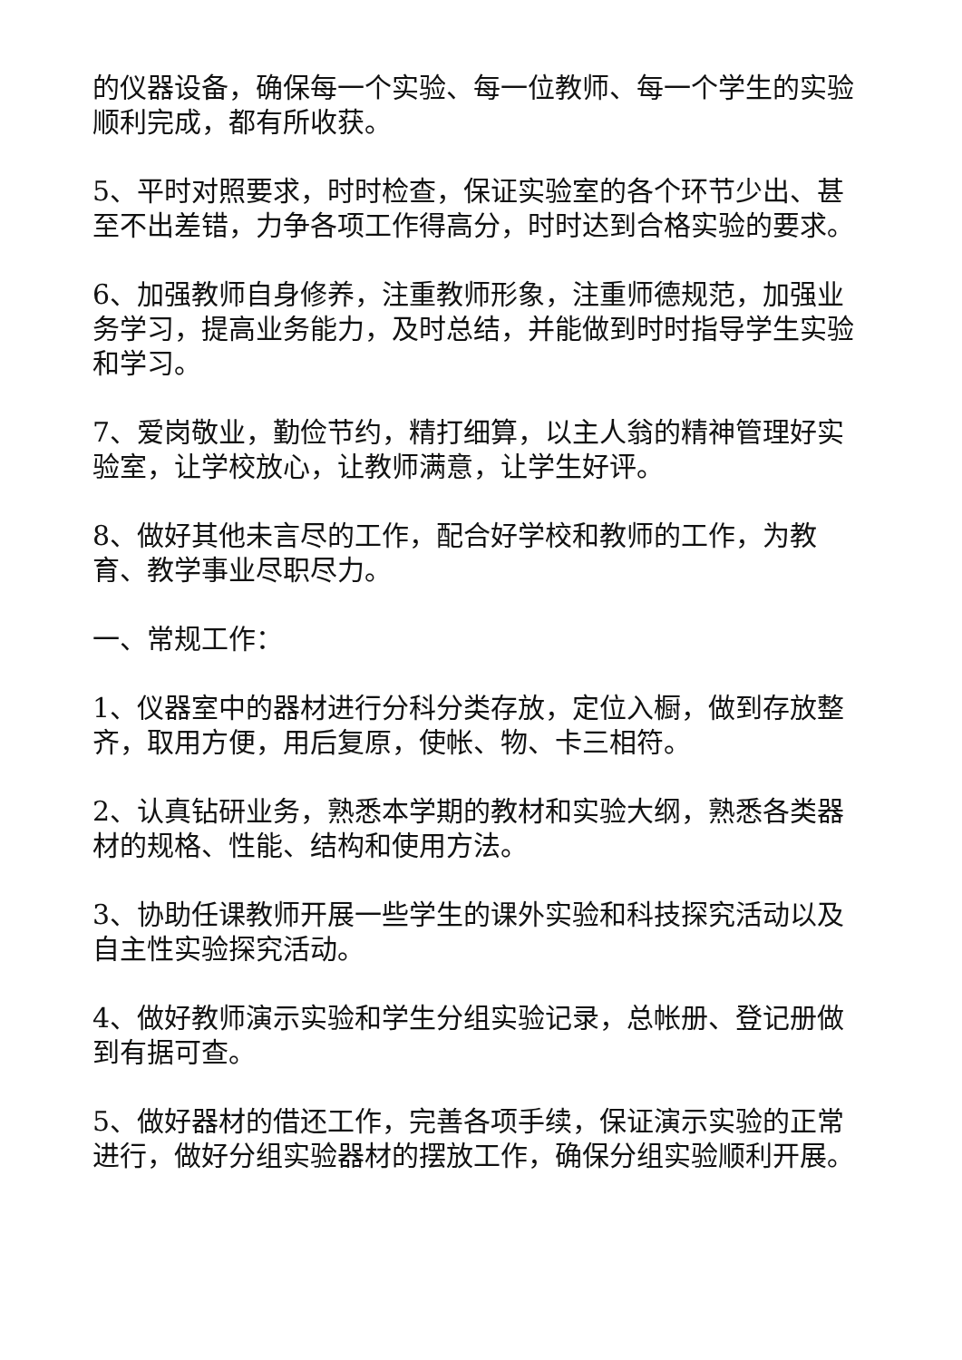的仪器设备，确保每一个实验、每一位教师、每一个学生的实验顺利完成，都有所收获。
5、平时对照要求，时时检查，保证实验室的各个环节少出、甚至不出差错，力争各项工作得高分，时时达到合格实验的要求。
6、加强教师自身修养，注重教师形象，注重师德规范，加强业务学习，提高业务能力，及时总结，并能做到时时指导学生实验和学习。
7、爱岗敬业，勤俭节约，精打细算，以主人翁的精神管理好实验室，让学校放心，让教师满意，让学生好评。
8、做好其他未言尽的工作，配合好学校和教师的工作，为教育、教学事业尽职尽力。
一、常规工作：
1、仪器室中的器材进行分科分类存放，定位入橱，做到存放整齐，取用方便，用后复原，使帐、物、卡三相符。
2、认真钻研业务，熟悉本学期的教材和实验大纲，熟悉各类器材的规格、性能、结构和使用方法。
3、协助任课教师开展一些学生的课外实验和科技探究活动以及自主性实验探究活动。
4、做好教师演示实验和学生分组实验记录，总帐册、登记册做到有据可查。
5、做好器材的借还工作，完善各项手续，保证演示实验的正常进行，做好分组实验器材的摆放工作，确保分组实验顺利开展。